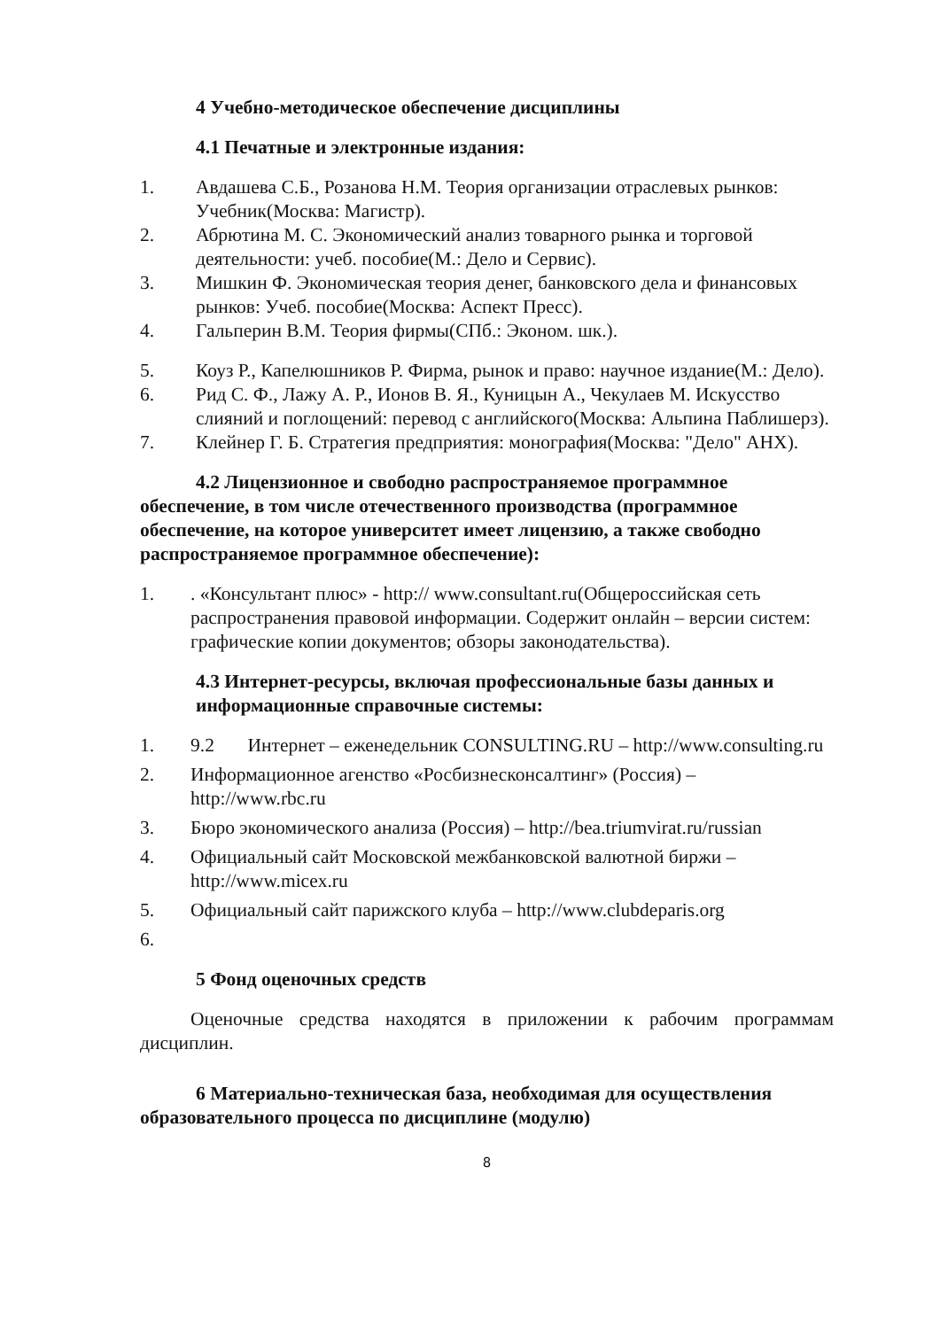4 Учебно-методическое обеспечение дисциплины
4.1 Печатные и электронные издания:
1. Авдашева С.Б., Розанова Н.М. Теория организации отраслевых рынков: Учебник(Москва: Магистр).
2. Абрютина М. С. Экономический анализ товарного рынка и торговой деятельности: учеб. пособие(М.: Дело и Сервис).
3. Мишкин Ф. Экономическая теория денег, банковского дела и финансовых рынков: Учеб. пособие(Москва: Аспект Пресс).
4. Гальперин В.М. Теория фирмы(СПб.: Эконом. шк.).
5. Коуз Р., Капелюшников Р. Фирма, рынок и право: научное издание(М.: Дело).
6. Рид С. Ф., Лажу А. Р., Ионов В. Я., Куницын А., Чекулаев М. Искусство слияний и поглощений: перевод с английского(Москва: Альпина Паблишерз).
7. Клейнер Г. Б. Стратегия предприятия: монография(Москва: "Дело" АНХ).
4.2 Лицензионное и свободно распространяемое программное обеспечение, в том числе отечественного производства (программное обеспечение, на которое университет имеет лицензию, а также свободно распространяемое программное обеспечение):
1.. «Консультант плюс» - http:// www.consultant.ru(Общероссийская сеть распространения правовой информации. Содержит онлайн – версии систем: графические копии документов; обзоры законодательства).
4.3 Интернет-ресурсы, включая профессиональные базы данных и информационные справочные системы:
1. 9.2 Интернет – еженедельник CONSULTING.RU – http://www.consulting.ru
2. Информационное агенство «Росбизнесконсалтинг» (Россия) – http://www.rbc.ru
3. Бюро экономического анализа (Россия) – http://bea.triumvirat.ru/russian
4. Официальный сайт Московской межбанковской валютной биржи – http://www.micex.ru
5. Официальный сайт парижского клуба – http://www.clubdeparis.org
6.
5 Фонд оценочных средств
Оценочные средства находятся в приложении к рабочим программам дисциплин.
6 Материально-техническая база, необходимая для осуществления образовательного процесса по дисциплине (модулю)
8